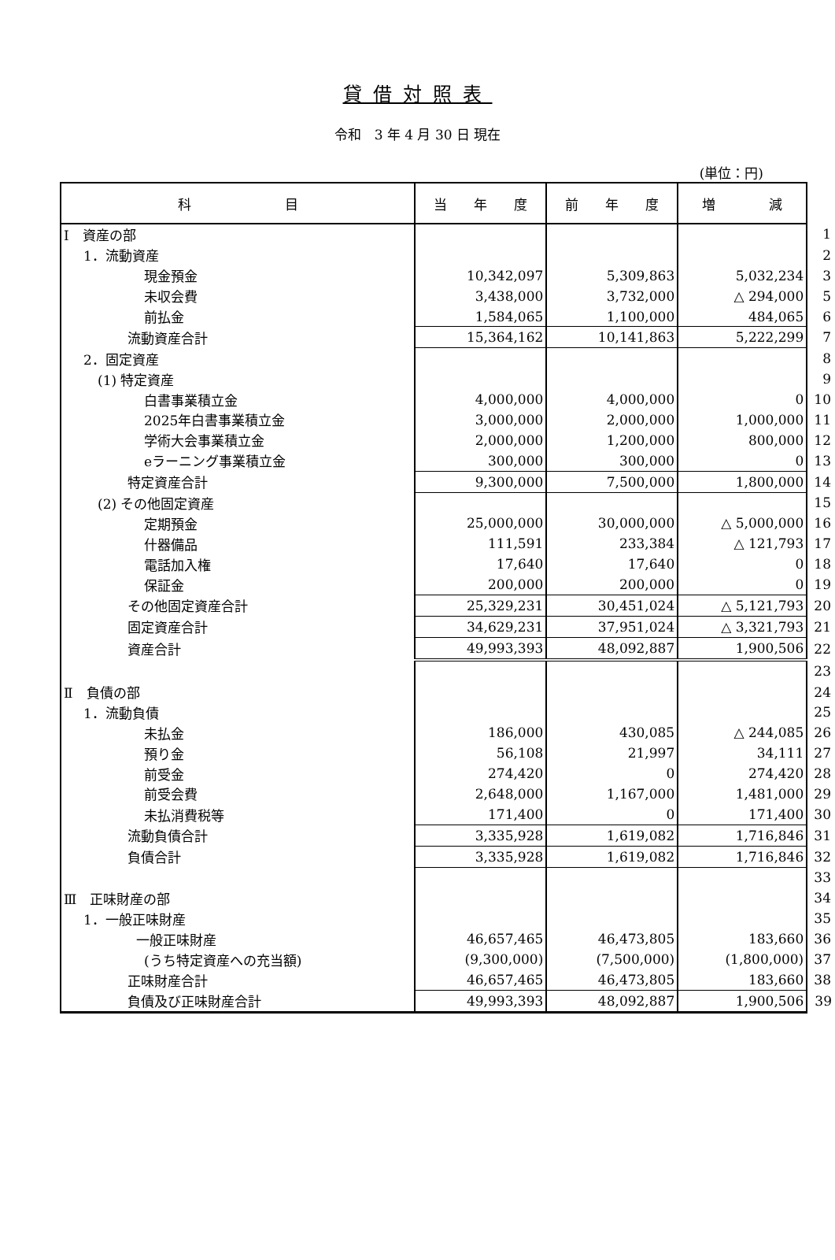貸借対照表
令和　3 年 4 月 30 日 現在
(単位：円)
| 科 目 | 当 年 度 | 前 年 度 | 増 減 | |
| Ⅰ 資産の部 | | | | 1 |
| 1．流動資産 | | | | 2 |
| 現金預金 | 10,342,097 | 5,309,863 | 5,032,234 | 3 |
| 未収会費 | 3,438,000 | 3,732,000 | △ 294,000 | 5 |
| 前払金 | 1,584,065 | 1,100,000 | 484,065 | 6 |
| 流動資産合計 | 15,364,162 | 10,141,863 | 5,222,299 | 7 |
| 2．固定資産 | | | | 8 |
| (1) 特定資産 | | | | 9 |
| 白書事業積立金 | 4,000,000 | 4,000,000 | 0 | 10 |
| 2025年白書事業積立金 | 3,000,000 | 2,000,000 | 1,000,000 | 11 |
| 学術大会事業積立金 | 2,000,000 | 1,200,000 | 800,000 | 12 |
| eラーニング事業積立金 | 300,000 | 300,000 | 0 | 13 |
| 特定資産合計 | 9,300,000 | 7,500,000 | 1,800,000 | 14 |
| (2) その他固定資産 | | | | 15 |
| 定期預金 | 25,000,000 | 30,000,000 | △ 5,000,000 | 16 |
| 什器備品 | 111,591 | 233,384 | △ 121,793 | 17 |
| 電話加入権 | 17,640 | 17,640 | 0 | 18 |
| 保証金 | 200,000 | 200,000 | 0 | 19 |
| その他固定資産合計 | 25,329,231 | 30,451,024 | △ 5,121,793 | 20 |
| 固定資産合計 | 34,629,231 | 37,951,024 | △ 3,321,793 | 21 |
| 資産合計 | 49,993,393 | 48,092,887 | 1,900,506 | 22 |
| | | | | 23 |
| Ⅱ 負債の部 | | | | 24 |
| 1．流動負債 | | | | 25 |
| 未払金 | 186,000 | 430,085 | △ 244,085 | 26 |
| 預り金 | 56,108 | 21,997 | 34,111 | 27 |
| 前受金 | 274,420 | 0 | 274,420 | 28 |
| 前受会費 | 2,648,000 | 1,167,000 | 1,481,000 | 29 |
| 未払消費税等 | 171,400 | 0 | 171,400 | 30 |
| 流動負債合計 | 3,335,928 | 1,619,082 | 1,716,846 | 31 |
| 負債合計 | 3,335,928 | 1,619,082 | 1,716,846 | 32 |
| | | | | 33 |
| Ⅲ 正味財産の部 | | | | 34 |
| 1．一般正味財産 | | | | 35 |
| 一般正味財産 | 46,657,465 | 46,473,805 | 183,660 | 36 |
| (うち特定資産への充当額) | (9,300,000) | (7,500,000) | (1,800,000) | 37 |
| 正味財産合計 | 46,657,465 | 46,473,805 | 183,660 | 38 |
| 負債及び正味財産合計 | 49,993,393 | 48,092,887 | 1,900,506 | 39 |